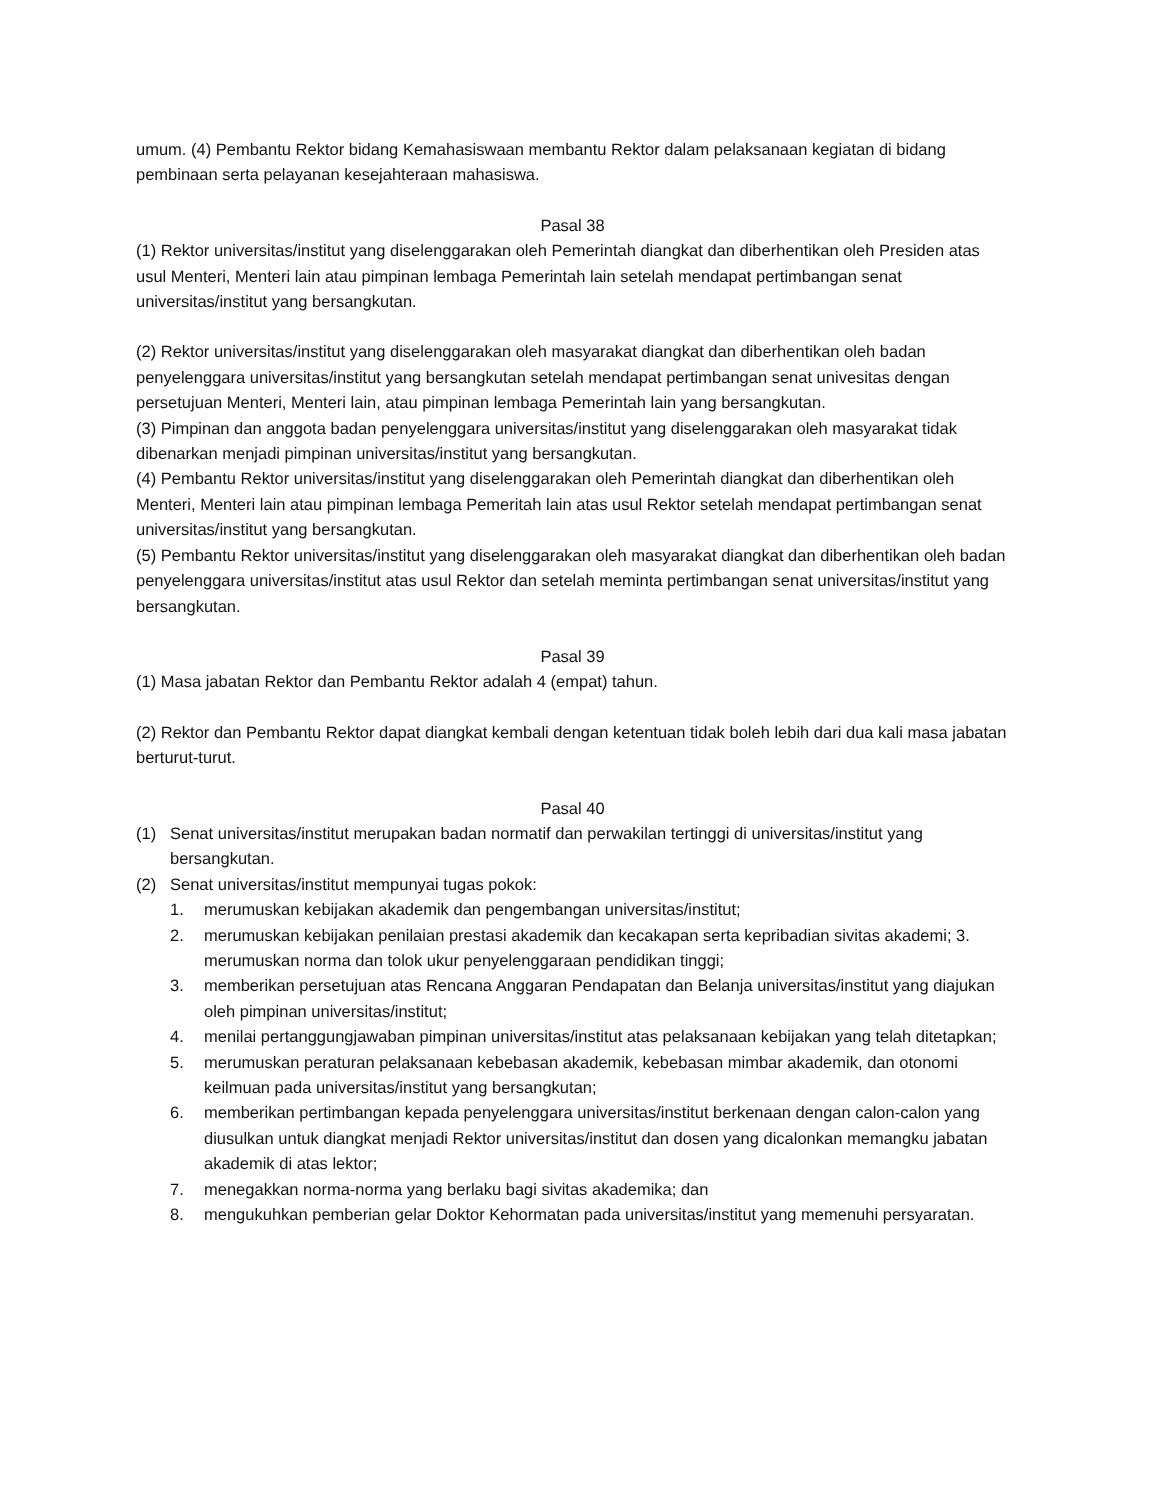umum. (4) Pembantu Rektor bidang Kemahasiswaan membantu Rektor dalam pelaksanaan kegiatan di bidang pembinaan serta pelayanan kesejahteraan mahasiswa.
Pasal 38
(1) Rektor universitas/institut yang diselenggarakan oleh Pemerintah diangkat dan diberhentikan oleh Presiden atas usul Menteri, Menteri lain atau pimpinan lembaga Pemerintah lain setelah mendapat pertimbangan senat universitas/institut yang bersangkutan.
(2) Rektor universitas/institut yang diselenggarakan oleh masyarakat diangkat dan diberhentikan oleh badan penyelenggara universitas/institut yang bersangkutan setelah mendapat pertimbangan senat univesitas dengan persetujuan Menteri, Menteri lain, atau pimpinan lembaga Pemerintah lain yang bersangkutan.
(3) Pimpinan dan anggota badan penyelenggara universitas/institut yang diselenggarakan oleh masyarakat tidak dibenarkan menjadi pimpinan universitas/institut yang bersangkutan.
(4) Pembantu Rektor universitas/institut yang diselenggarakan oleh Pemerintah diangkat dan diberhentikan oleh Menteri, Menteri lain atau pimpinan lembaga Pemeritah lain atas usul Rektor setelah mendapat pertimbangan senat universitas/institut yang bersangkutan.
(5) Pembantu Rektor universitas/institut yang diselenggarakan oleh masyarakat diangkat dan diberhentikan oleh badan penyelenggara universitas/institut atas usul Rektor dan setelah meminta pertimbangan senat universitas/institut yang bersangkutan.
Pasal 39
(1) Masa jabatan Rektor dan Pembantu Rektor adalah 4 (empat) tahun.
(2) Rektor dan Pembantu Rektor dapat diangkat kembali dengan ketentuan tidak boleh lebih dari dua kali masa jabatan berturut-turut.
Pasal 40
(1) Senat universitas/institut merupakan badan normatif dan perwakilan tertinggi di universitas/institut yang bersangkutan.
(2) Senat universitas/institut mempunyai tugas pokok:
1. merumuskan kebijakan akademik dan pengembangan universitas/institut;
2. merumuskan kebijakan penilaian prestasi akademik dan kecakapan serta kepribadian sivitas akademi; 3. merumuskan norma dan tolok ukur penyelenggaraan pendidikan tinggi;
3. memberikan persetujuan atas Rencana Anggaran Pendapatan dan Belanja universitas/institut yang diajukan oleh pimpinan universitas/institut;
4. menilai pertanggungjawaban pimpinan universitas/institut atas pelaksanaan kebijakan yang telah ditetapkan;
5. merumuskan peraturan pelaksanaan kebebasan akademik, kebebasan mimbar akademik, dan otonomi keilmuan pada universitas/institut yang bersangkutan;
6. memberikan pertimbangan kepada penyelenggara universitas/institut berkenaan dengan calon-calon yang diusulkan untuk diangkat menjadi Rektor universitas/institut dan dosen yang dicalonkan memangku jabatan akademik di atas lektor;
7. menegakkan norma-norma yang berlaku bagi sivitas akademika; dan
8. mengukuhkan pemberian gelar Doktor Kehormatan pada universitas/institut yang memenuhi persyaratan.